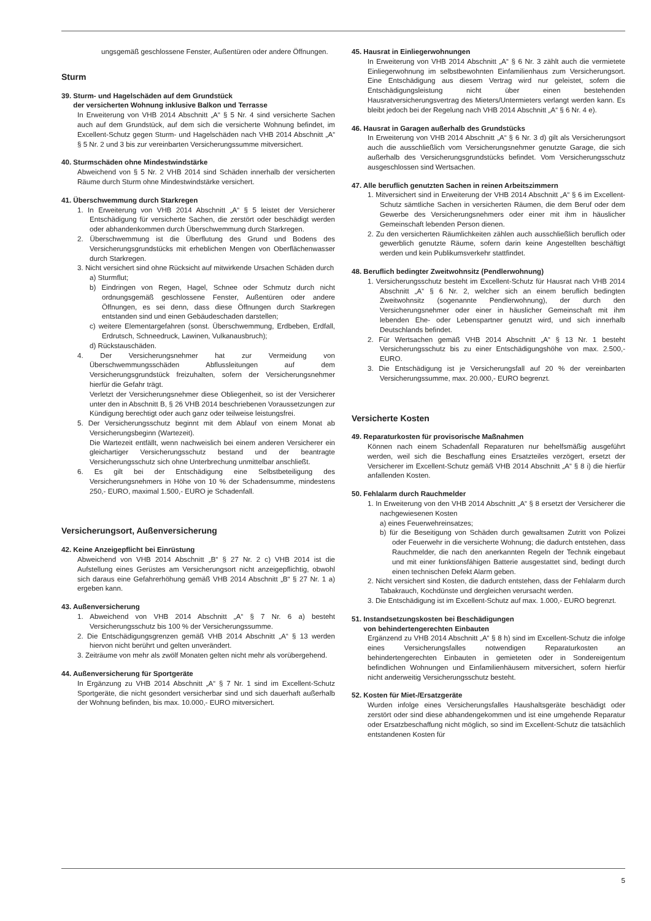ungsgemäß geschlossene Fenster, Außentüren oder andere Öffnungen.
Sturm
39. Sturm- und Hagelschäden auf dem Grundstück
der versicherten Wohnung inklusive Balkon und Terrasse
In Erweiterung von VHB 2014 Abschnitt „A“ § 5 Nr. 4 sind versicherte Sachen auch auf dem Grundstück, auf dem sich die versicherte Wohnung befindet, im Excellent-Schutz gegen Sturm- und Hagelschäden nach VHB 2014 Abschnitt „A“ § 5 Nr. 2 und 3 bis zur vereinbarten Versicherungssumme mitversichert.
40. Sturmschäden ohne Mindestwindstärke
Abweichend von § 5 Nr. 2 VHB 2014 sind Schäden innerhalb der versicherten Räume durch Sturm ohne Mindestwindstärke versichert.
41. Überschwemmung durch Starkregen
1. In Erweiterung von VHB 2014 Abschnitt „A“ § 5 leistet der Versicherer Entschädigung für versicherte Sachen, die zerstört oder beschädigt werden oder abhandenkommen durch Überschwemmung durch Starkregen.
2. Überschwemmung ist die Überflutung des Grund und Bodens des Versicherungsgrundstücks mit erheblichen Mengen von Oberflächenwasser durch Starkregen.
3. Nicht versichert sind ohne Rücksicht auf mitwirkende Ursachen Schäden durch
a) Sturmflut;
b) Eindringen von Regen, Hagel, Schnee oder Schmutz durch nicht ordnungsgemäß geschlossene Fenster, Außentüren oder andere Öffnungen, es sei denn, dass diese Öffnungen durch Starkregen entstanden sind und einen Gebäudeschaden darstellen;
c) weitere Elementargefahren (sonst. Überschwemmung, Erdbeben, Erdfall, Erdrutsch, Schneedruck, Lawinen, Vulkanausbruch);
d) Rückstauschäden.
4. Der Versicherungsnehmer hat zur Vermeidung von Überschwemmungsschäden Abflussleitungen auf dem Versicherungsgrundstück freizuhalten, sofern der Versicherungsnehmer hierfür die Gefahr trägt.
Verletzt der Versicherungsnehmer diese Obliegenheit, so ist der Versicherer unter den in Abschnitt B, § 26 VHB 2014 beschriebenen Voraussetzungen zur Kündigung berechtigt oder auch ganz oder teilweise leistungsfrei.
5. Der Versicherungsschutz beginnt mit dem Ablauf von einem Monat ab Versicherungsbeginn (Wartezeit).
Die Wartezeit entfällt, wenn nachweislich bei einem anderen Versicherer ein gleichartiger Versicherungsschutz bestand und der beantragte Versicherungsschutz sich ohne Unterbrechung unmittelbar anschließt.
6. Es gilt bei der Entschädigung eine Selbstbeteiligung des Versicherungsnehmers in Höhe von 10 % der Schadensumme, mindestens 250,- EURO, maximal 1.500,- EURO je Schadenfall.
Versicherungsort, Außenversicherung
42. Keine Anzeigepflicht bei Einrüstung
Abweichend von VHB 2014 Abschnitt „B“ § 27 Nr. 2 c) VHB 2014 ist die Aufstellung eines Gerüstes am Versicherungsort nicht anzeigepflichtig, obwohl sich daraus eine Gefahrerhöhung gemäß VHB 2014 Abschnitt „B“ § 27 Nr. 1 a) ergeben kann.
43. Außenversicherung
1. Abweichend von VHB 2014 Abschnitt „A“ § 7 Nr. 6 a) besteht Versicherungsschutz bis 100 % der Versicherungssumme.
2. Die Entschädigungsgrenzen gemäß VHB 2014 Abschnitt „A“ § 13 werden hiervon nicht berührt und gelten unverändert.
3. Zeiträume von mehr als zwölf Monaten gelten nicht mehr als vorübergehend.
44. Außenversicherung für Sportgeräte
In Ergänzung zu VHB 2014 Abschnitt „A“ § 7 Nr. 1 sind im Excellent-Schutz Sportgeräte, die nicht gesondert versicherbar sind und sich dauerhaft außerhalb der Wohnung befinden, bis max. 10.000,- EURO mitversichert.
45. Hausrat in Einliegerwohnungen
In Erweiterung von VHB 2014 Abschnitt „A“ § 6 Nr. 3 zählt auch die vermietete Einliegerwohnung im selbstbewohnten Einfamilienhaus zum Versicherungsort. Eine Entschädigung aus diesem Vertrag wird nur geleistet, sofern die Entschädigungsleistung nicht über einen bestehenden Hausratversicherungsvertrag des Mieters/Untermieters verlangt werden kann. Es bleibt jedoch bei der Regelung nach VHB 2014 Abschnitt „A“ § 6 Nr. 4 e).
46. Hausrat in Garagen außerhalb des Grundstücks
In Erweiterung von VHB 2014 Abschnitt „A“ § 6 Nr. 3 d) gilt als Versicherungsort auch die ausschließlich vom Versicherungsnehmer genutzte Garage, die sich außerhalb des Versicherungsgrundstücks befindet. Vom Versicherungsschutz ausgeschlossen sind Wertsachen.
47. Alle beruflich genutzten Sachen in reinen Arbeitszimmern
1. Mitversichert sind in Erweiterung der VHB 2014 Abschnitt „A“ § 6 im Excellent-Schutz sämtliche Sachen in versicherten Räumen, die dem Beruf oder dem Gewerbe des Versicherungsnehmers oder einer mit ihm in häuslicher Gemeinschaft lebenden Person dienen.
2. Zu den versicherten Räumlichkeiten zählen auch ausschließlich beruflich oder gewerblich genutzte Räume, sofern darin keine Angestellten beschäftigt werden und kein Publikumsverkehr stattfindet.
48. Beruflich bedingter Zweitwohnsitz (Pendlerwohnung)
1. Versicherungsschutz besteht im Excellent-Schutz für Hausrat nach VHB 2014 Abschnitt „A“ § 6 Nr. 2, welcher sich an einem beruflich bedingten Zweitwohnsitz (sogenannte Pendlerwohnung), der durch den Versicherungsnehmer oder einer in häuslicher Gemeinschaft mit ihm lebenden Ehe- oder Lebenspartner genutzt wird, und sich innerhalb Deutschlands befindet.
2. Für Wertsachen gemäß VHB 2014 Abschnitt „A“ § 13 Nr. 1 besteht Versicherungsschutz bis zu einer Entschädigungshöhe von max. 2.500,- EURO.
3. Die Entschädigung ist je Versicherungsfall auf 20 % der vereinbarten Versicherungssumme, max. 20.000,- EURO begrenzt.
Versicherte Kosten
49. Reparaturkosten für provisorische Maßnahmen
Können nach einem Schadenfall Reparaturen nur behelfsmäßig ausgeführt werden, weil sich die Beschaffung eines Ersatzteiles verzögert, ersetzt der Versicherer im Excellent-Schutz gemäß VHB 2014 Abschnitt „A“ § 8 i) die hierfür anfallenden Kosten.
50. Fehlalarm durch Rauchmelder
1. In Erweiterung von den VHB 2014 Abschnitt „A“ § 8 ersetzt der Versicherer die nachgewiesenen Kosten
a) eines Feuerwehreinsatzes;
b) für die Beseitigung von Schäden durch gewaltsamen Zutritt von Polizei oder Feuerwehr in die versicherte Wohnung; die dadurch entstehen, dass Rauchmelder, die nach den anerkannten Regeln der Technik eingebaut und mit einer funktionsfähigen Batterie ausgestattet sind, bedingt durch einen technischen Defekt Alarm geben.
2. Nicht versichert sind Kosten, die dadurch entstehen, dass der Fehlalarm durch Tabakrauch, Kochdünste und dergleichen verursacht werden.
3. Die Entschädigung ist im Excellent-Schutz auf max. 1.000,- EURO begrenzt.
51. Instandsetzungskosten bei Beschädigungen
von behindertengerechten Einbauten
Ergänzend zu VHB 2014 Abschnitt „A“ § 8 h) sind im Excellent-Schutz die infolge eines Versicherungsfalles notwendigen Reparaturkosten an behindertengerechten Einbauten in gemieteten oder in Sondereigentum befindlichen Wohnungen und Einfamilienhäusern mitversichert, sofern hierfür nicht anderweitig Versicherungsschutz besteht.
52. Kosten für Miet-/Ersatzgeräte
Wurden infolge eines Versicherungsfalles Haushaltsgeräte beschädigt oder zerstört oder sind diese abhandengekommen und ist eine umgehende Reparatur oder Ersatzbeschaffung nicht möglich, so sind im Excellent-Schutz die tatsächlich entstandenen Kosten für
5